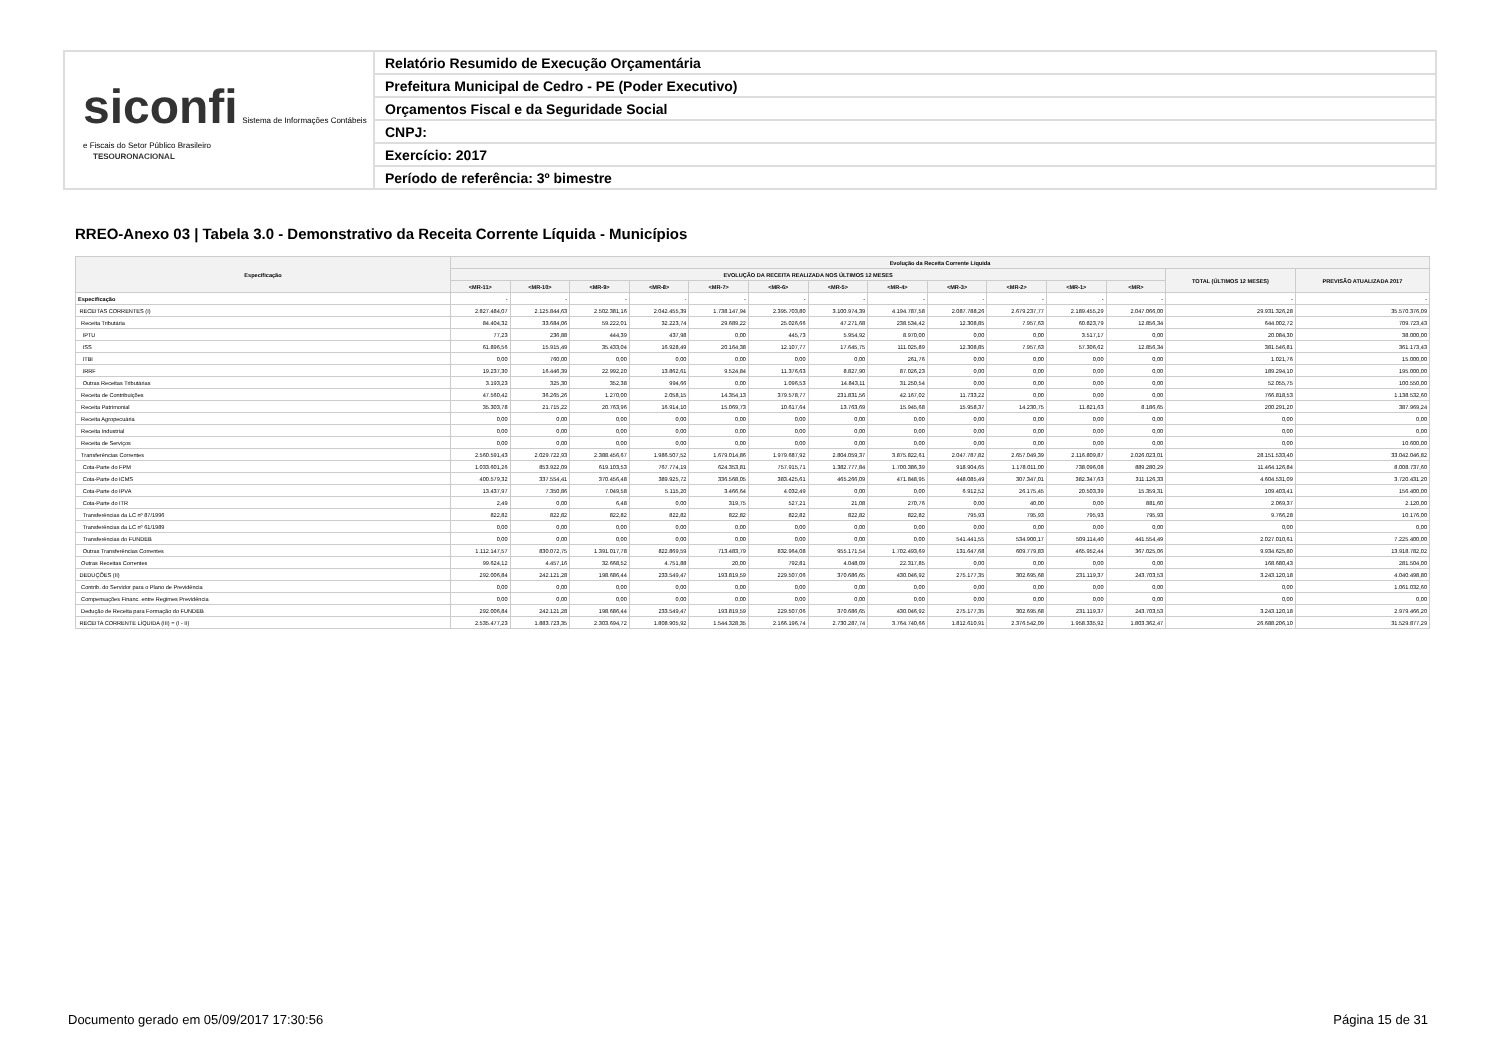siconfi Sistema de Informações Contábeis e Fiscais do Setor Público Brasileiro
TESOURONACIONAL
Relatório Resumido de Execução Orçamentária
Prefeitura Municipal de Cedro - PE (Poder Executivo)
Orçamentos Fiscal e da Seguridade Social
CNPJ:
Exercício: 2017
Período de referência: 3º bimestre
RREO-Anexo 03 | Tabela 3.0 - Demonstrativo da Receita Corrente Líquida - Municípios
| Especificação | Evolução da Receita Corrente Líquida | | | | | | | | | | | | | |
| --- | --- | --- | --- | --- | --- | --- | --- | --- | --- | --- | --- | --- | --- | --- |
| | EVOLUÇÃO DA RECEITA REALIZADA NOS ÚLTIMOS 12 MESES | | | | | | | | | | | | TOTAL (ÚLTIMOS 12 MESES) | PREVISÃO ATUALIZADA 2017 |
| | <MR-11> | <MR-10> | <MR-9> | <MR-8> | <MR-7> | <MR-6> | <MR-5> | <MR-4> | <MR-3> | <MR-2> | <MR-1> | <MR> | | |
| Especificação | - | - | - | - | - | - | - | - | - | - | - | - | - | - |
| RECEITAS CORRENTES (I) | 2.827.484,07 | 2.125.844,63 | 2.502.381,16 | 2.042.455,39 | 1.738.147,94 | 2.395.703,80 | 3.100.974,39 | 4.194.787,58 | 2.087.788,26 | 2.679.237,77 | 2.189.455,29 | 2.047.066,00 | 29.931.326,28 | 35.570.376,09 |
| Receita Tributária | 84.404,32 | 33.684,06 | 59.222,01 | 32.223,74 | 29.689,22 | 25.026,66 | 47.271,68 | 238.534,42 | 12.308,85 | 7.957,63 | 60.823,79 | 12.856,34 | 644.002,72 | 709.723,43 |
| IPTU | 77,23 | 236,88 | 444,39 | 437,98 | 0,00 | 445,73 | 5.954,92 | 8.970,00 | 0,00 | 0,00 | 3.517,17 | 0,00 | 20.084,30 | 38.000,00 |
| ISS | 61.896,56 | 15.915,49 | 35.433,04 | 16.928,49 | 20.164,38 | 12.107,77 | 17.645,75 | 111.025,89 | 12.308,85 | 7.957,63 | 57.306,62 | 12.856,34 | 381.546,81 | 361.173,43 |
| ITBI | 0,00 | 760,00 | 0,00 | 0,00 | 0,00 | 0,00 | 0,00 | 261,76 | 0,00 | 0,00 | 0,00 | 0,00 | 1.021,76 | 15.000,00 |
| IRRF | 19.237,30 | 16.446,39 | 22.992,20 | 13.862,61 | 9.524,84 | 11.376,63 | 8.827,90 | 87.026,23 | 0,00 | 0,00 | 0,00 | 0,00 | 189.294,10 | 195.000,00 |
| Outras Receitas Tributárias | 3.193,23 | 325,30 | 352,38 | 994,66 | 0,00 | 1.096,53 | 14.843,11 | 31.250,54 | 0,00 | 0,00 | 0,00 | 0,00 | 52.055,75 | 100.550,00 |
| Receita de Contribuições | 47.560,42 | 36.265,26 | 1.270,00 | 2.058,15 | 14.354,13 | 379.578,77 | 231.831,56 | 42.167,02 | 11.733,22 | 0,00 | 0,00 | 0,00 | 766.818,53 | 1.138.532,60 |
| Receita Patrimonial | 35.303,78 | 21.715,22 | 20.763,96 | 16.914,10 | 15.069,73 | 10.617,64 | 13.763,69 | 15.945,68 | 15.958,37 | 14.230,75 | 11.821,63 | 8.186,65 | 200.291,20 | 387.969,24 |
| Receita Agropecuária | 0,00 | 0,00 | 0,00 | 0,00 | 0,00 | 0,00 | 0,00 | 0,00 | 0,00 | 0,00 | 0,00 | 0,00 | 0,00 | 0,00 |
| Receita Industrial | 0,00 | 0,00 | 0,00 | 0,00 | 0,00 | 0,00 | 0,00 | 0,00 | 0,00 | 0,00 | 0,00 | 0,00 | 0,00 | 0,00 |
| Receita de Serviços | 0,00 | 0,00 | 0,00 | 0,00 | 0,00 | 0,00 | 0,00 | 0,00 | 0,00 | 0,00 | 0,00 | 0,00 | 0,00 | 10.600,00 |
| Transferências Correntes | 2.560.591,43 | 2.029.722,93 | 2.388.456,67 | 1.986.507,52 | 1.679.014,86 | 1.979.687,92 | 2.804.059,37 | 3.875.822,61 | 2.047.787,82 | 2.657.049,39 | 2.116.809,87 | 2.026.023,01 | 28.151.533,40 | 33.042.046,82 |
| Cota-Parte do FPM | 1.033.601,26 | 853.922,09 | 619.103,53 | 767.774,19 | 624.353,81 | 757.915,71 | 1.382.777,84 | 1.700.386,39 | 918.904,65 | 1.178.011,00 | 738.096,08 | 889.280,29 | 11.464.126,84 | 8.008.737,60 |
| Cota-Parte do ICMS | 400.579,32 | 337.554,41 | 370.456,48 | 389.925,72 | 336.568,05 | 383.425,61 | 465.266,09 | 471.848,95 | 448.085,49 | 307.347,01 | 382.347,63 | 311.126,33 | 4.604.531,09 | 3.720.431,20 |
| Cota-Parte do IPVA | 13.437,97 | 7.350,86 | 7.049,58 | 5.115,20 | 3.466,64 | 4.032,49 | 0,00 | 0,00 | 6.912,52 | 26.175,45 | 20.503,39 | 15.359,31 | 109.403,41 | 156.400,00 |
| Cota-Parte do ITR | 2,49 | 0,00 | 6,48 | 0,00 | 319,75 | 527,21 | 21,08 | 270,76 | 0,00 | 40,00 | 0,00 | 881,60 | 2.069,37 | 2.120,00 |
| Transferências da LC nº 87/1996 | 822,82 | 822,82 | 822,82 | 822,82 | 822,82 | 822,82 | 822,82 | 822,82 | 795,93 | 795,93 | 795,93 | 795,93 | 9.766,28 | 10.176,00 |
| Transferências da LC nº 61/1989 | 0,00 | 0,00 | 0,00 | 0,00 | 0,00 | 0,00 | 0,00 | 0,00 | 0,00 | 0,00 | 0,00 | 0,00 | 0,00 | 0,00 |
| Transferências do FUNDEB | 0,00 | 0,00 | 0,00 | 0,00 | 0,00 | 0,00 | 0,00 | 0,00 | 541.441,55 | 534.900,17 | 509.114,40 | 441.554,49 | 2.027.010,61 | 7.225.400,00 |
| Outras Transferências Correntes | 1.112.147,57 | 830.072,75 | 1.391.017,78 | 822.869,59 | 713.483,79 | 832.964,08 | 955.171,54 | 1.702.493,69 | 131.647,68 | 609.779,83 | 465.952,44 | 367.025,06 | 9.934.625,80 | 13.918.782,02 |
| Outras Receitas Correntes | 99.624,12 | 4.457,16 | 32.668,52 | 4.751,88 | 20,00 | 792,81 | 4.048,09 | 22.317,85 | 0,00 | 0,00 | 0,00 | 0,00 | 168.680,43 | 281.504,00 |
| DEDUÇÕES (II) | 292.006,84 | 242.121,28 | 198.686,44 | 233.549,47 | 193.819,59 | 229.507,06 | 370.686,65 | 430.046,92 | 275.177,35 | 302.695,68 | 231.119,37 | 243.703,53 | 3.243.120,18 | 4.040.498,80 |
| Contrib. do Servidor para o Plano de Previdência | 0,00 | 0,00 | 0,00 | 0,00 | 0,00 | 0,00 | 0,00 | 0,00 | 0,00 | 0,00 | 0,00 | 0,00 | 0,00 | 1.061.032,60 |
| Compensações Financ. entre Regimes Previdência | 0,00 | 0,00 | 0,00 | 0,00 | 0,00 | 0,00 | 0,00 | 0,00 | 0,00 | 0,00 | 0,00 | 0,00 | 0,00 | 0,00 |
| Dedução de Receita para Formação do FUNDEB | 292.006,84 | 242.121,28 | 198.686,44 | 233.549,47 | 193.819,59 | 229.507,06 | 370.686,65 | 430.046,92 | 275.177,35 | 302.695,68 | 231.119,37 | 243.703,53 | 3.243.120,18 | 2.979.466,20 |
| RECEITA CORRENTE LÍQUIDA (III) = (I - II) | 2.535.477,23 | 1.883.723,35 | 2.303.694,72 | 1.808.905,92 | 1.544.328,35 | 2.166.196,74 | 2.730.287,74 | 3.764.740,66 | 1.812.610,91 | 2.376.542,09 | 1.958.335,92 | 1.803.362,47 | 26.688.206,10 | 31.529.877,29 |
Documento gerado em 05/09/2017 17:30:56
Página 15 de 31